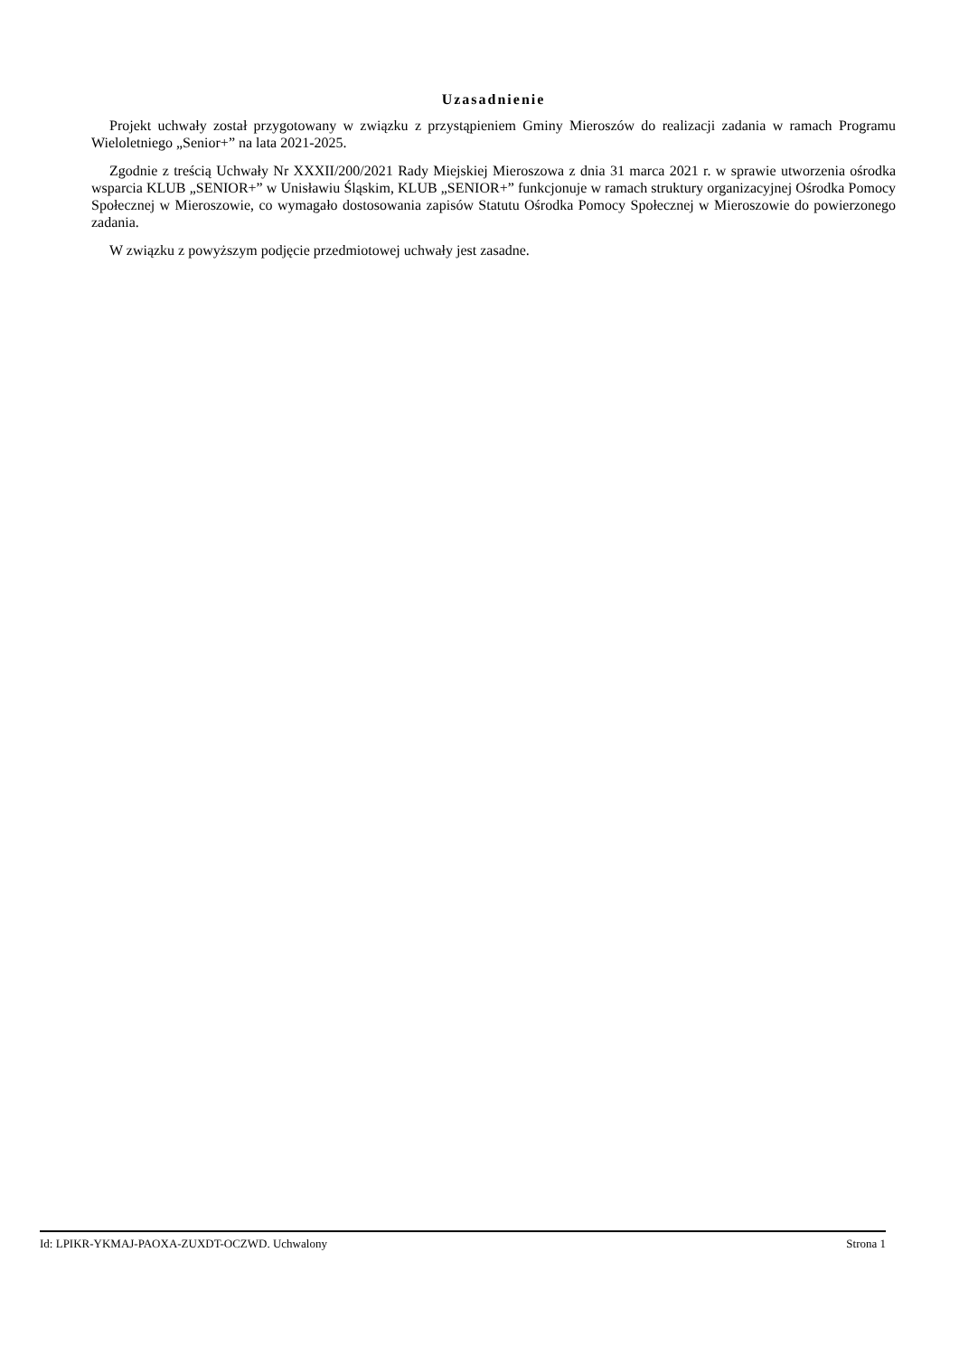Uzasadnienie
Projekt uchwały został przygotowany w związku z przystąpieniem Gminy Mieroszów do realizacji zadania w ramach Programu Wieloletniego „Senior+” na lata 2021-2025.
Zgodnie z treścią Uchwały Nr XXXII/200/2021 Rady Miejskiej Mieroszowa z dnia 31 marca 2021 r. w sprawie utworzenia ośrodka wsparcia KLUB „SENIOR+” w Unisławiu Śląskim, KLUB „SENIOR+” funkcjonuje w ramach struktury organizacyjnej Ośrodka Pomocy Społecznej w Mieroszowie, co wymagało dostosowania zapisów Statutu Ośrodka Pomocy Społecznej w Mieroszowie do powierzonego zadania.
W związku z powyższym podjęcie przedmiotowej uchwały jest zasadne.
Id: LPIKR-YKMAJ-PAOXA-ZUXDT-OCZWD. Uchwalony Strona 1